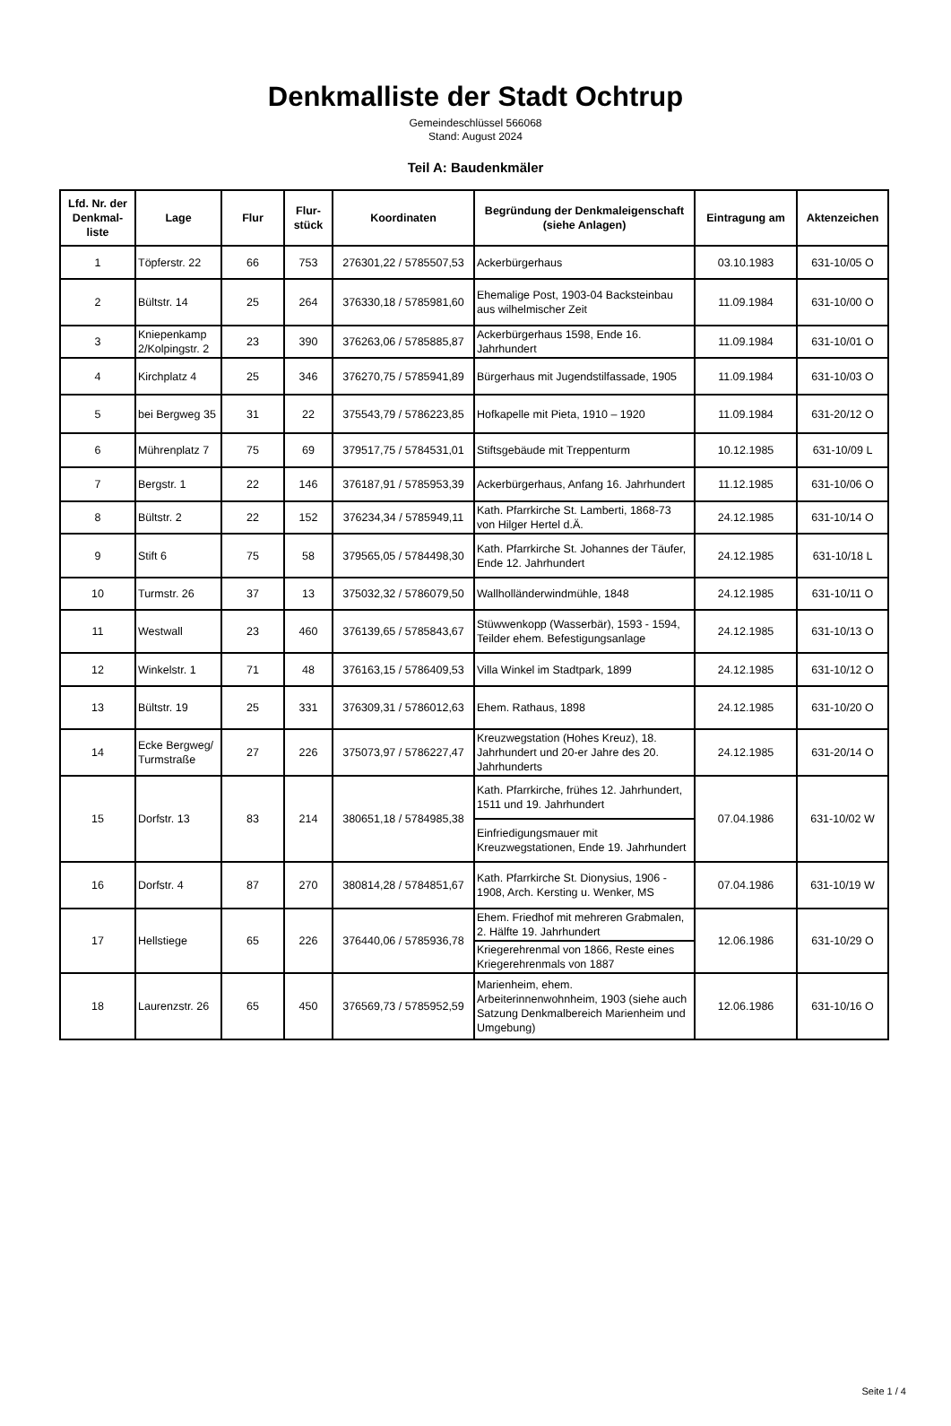Denkmalliste der Stadt Ochtrup
Gemeindeschlüssel 566068
Stand: August 2024
Teil A: Baudenkmäler
| Lfd. Nr. der Denkmal-liste | Lage | Flur | Flur-stück | Koordinaten | Begründung der Denkmaleigenschaft (siehe Anlagen) | Eintragung am | Aktenzeichen |
| --- | --- | --- | --- | --- | --- | --- | --- |
| 1 | Töpferstr. 22 | 66 | 753 | 276301,22 / 5785507,53 | Ackerbürgerhaus | 03.10.1983 | 631-10/05 O |
| 2 | Bültstr. 14 | 25 | 264 | 376330,18 / 5785981,60 | Ehemalige Post, 1903-04 Backsteinbau aus wilhelmischer Zeit | 11.09.1984 | 631-10/00 O |
| 3 | Kniepenkamp 2/Kolpingstr. 2 | 23 | 390 | 376263,06 / 5785885,87 | Ackerbürgerhaus 1598, Ende 16. Jahrhundert | 11.09.1984 | 631-10/01 O |
| 4 | Kirchplatz 4 | 25 | 346 | 376270,75 / 5785941,89 | Bürgerhaus mit Jugendstilfassade, 1905 | 11.09.1984 | 631-10/03 O |
| 5 | bei Bergweg 35 | 31 | 22 | 375543,79 / 5786223,85 | Hofkapelle mit Pieta, 1910 – 1920 | 11.09.1984 | 631-20/12 O |
| 6 | Mührenplatz 7 | 75 | 69 | 379517,75 / 5784531,01 | Stiftsgebäude mit Treppenturm | 10.12.1985 | 631-10/09 L |
| 7 | Bergstr. 1 | 22 | 146 | 376187,91 / 5785953,39 | Ackerbürgerhaus, Anfang 16. Jahrhundert | 11.12.1985 | 631-10/06 O |
| 8 | Bültstr. 2 | 22 | 152 | 376234,34 / 5785949,11 | Kath. Pfarrkirche St. Lamberti, 1868-73 von Hilger Hertel d.Ä. | 24.12.1985 | 631-10/14 O |
| 9 | Stift 6 | 75 | 58 | 379565,05 / 5784498,30 | Kath. Pfarrkirche St. Johannes der Täufer, Ende 12. Jahrhundert | 24.12.1985 | 631-10/18 L |
| 10 | Turmstr. 26 | 37 | 13 | 375032,32 / 5786079,50 | Wallholländerwindmühle, 1848 | 24.12.1985 | 631-10/11 O |
| 11 | Westwall | 23 | 460 | 376139,65 / 5785843,67 | Stüwwenkopp (Wasserbär), 1593 - 1594, Teilder ehem. Befestigungsanlage | 24.12.1985 | 631-10/13 O |
| 12 | Winkelstr. 1 | 71 | 48 | 376163,15 / 5786409,53 | Villa Winkel im Stadtpark, 1899 | 24.12.1985 | 631-10/12 O |
| 13 | Bültstr. 19 | 25 | 331 | 376309,31 / 5786012,63 | Ehem. Rathaus, 1898 | 24.12.1985 | 631-10/20 O |
| 14 | Ecke Bergweg/ Turmstraße | 27 | 226 | 375073,97 / 5786227,47 | Kreuzwegstation (Hohes Kreuz), 18. Jahrhundert und 20-er Jahre des 20. Jahrhunderts | 24.12.1985 | 631-20/14 O |
| 15 | Dorfstr. 13 | 83 | 214 | 380651,18 / 5784985,38 | Kath. Pfarrkirche, frühes 12. Jahrhundert, 1511 und 19. Jahrhundert | 07.04.1986 | 631-10/02 W |
| | | | | | Einfriedigungsmauer mit Kreuzwegstationen, Ende 19. Jahrhundert | | |
| 16 | Dorfstr. 4 | 87 | 270 | 380814,28 / 5784851,67 | Kath. Pfarrkirche St. Dionysius, 1906 - 1908, Arch. Kersting u. Wenker, MS | 07.04.1986 | 631-10/19 W |
| 17 | Hellstiege | 65 | 226 | 376440,06 / 5785936,78 | Ehem. Friedhof mit mehreren Grabmalen, 2. Hälfte 19. Jahrhundert | 12.06.1986 | 631-10/29 O |
| | | | | | Kriegerehrenmal von 1866, Reste eines Kriegerehrenmals von 1887 | | |
| 18 | Laurenzstr. 26 | 65 | 450 | 376569,73 / 5785952,59 | Marienheim, ehem. Arbeiterinnenwohnheim, 1903 (siehe auch Satzung Denkmalbereich Marienheim und Umgebung) | 12.06.1986 | 631-10/16 O |
Seite 1 / 4